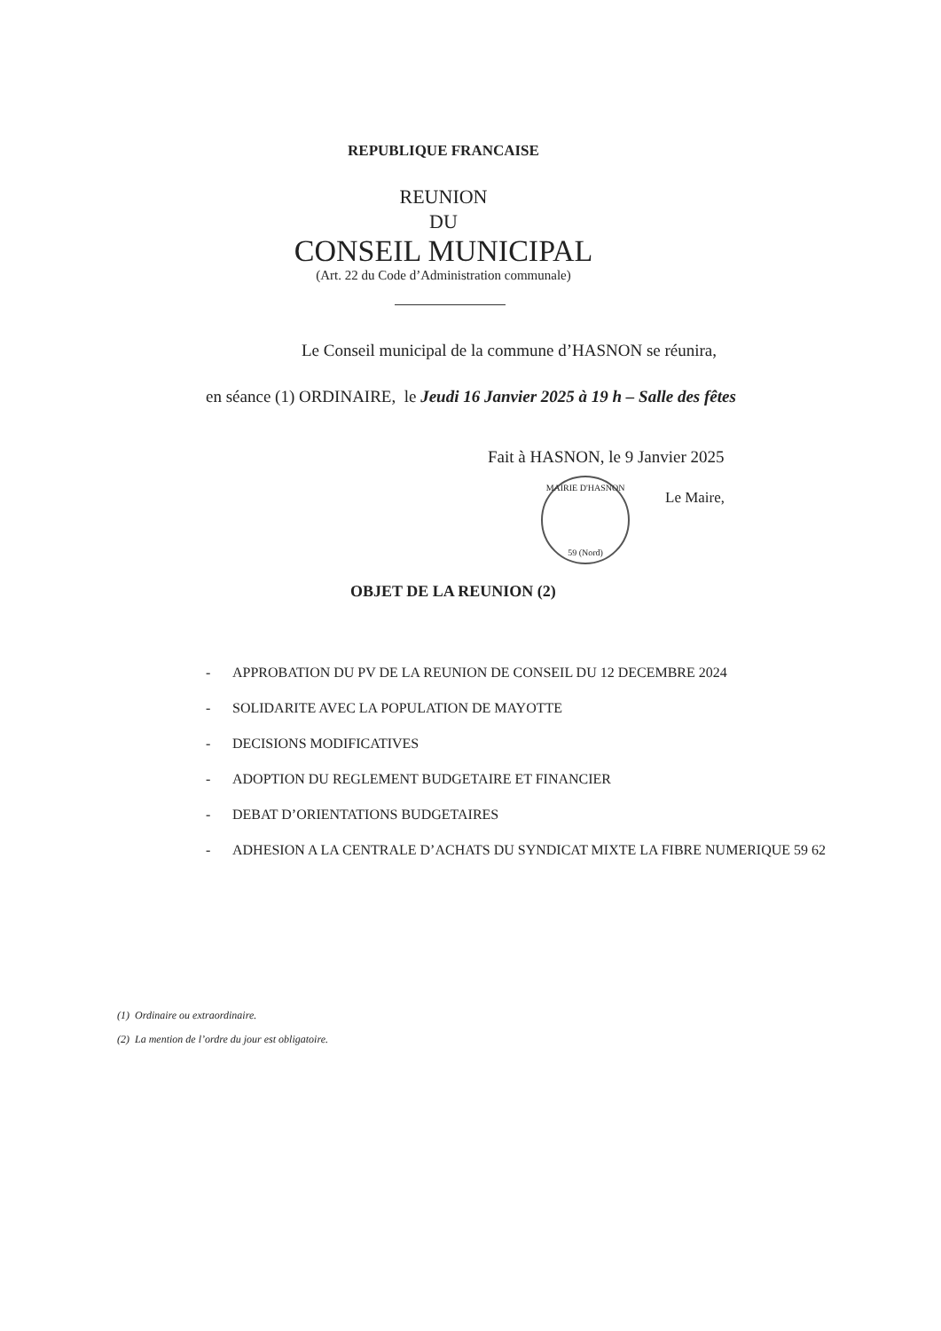REPUBLIQUE FRANCAISE
REUNION
DU
CONSEIL MUNICIPAL
(Art. 22 du Code d’Administration communale)
Le Conseil municipal de la commune d’HASNON se réunira,
en séance (1) ORDINAIRE, le Jeudi 16 Janvier 2025 à 19 h – Salle des fêtes
Fait à HASNON, le 9 Janvier 2025
MAIRIE D'HASNON
59 (Nord)
Le Maire,
OBJET DE LA REUNION (2)
- APPROBATION DU PV DE LA REUNION DE CONSEIL DU 12 DECEMBRE 2024
- SOLIDARITE AVEC LA POPULATION DE MAYOTTE
- DECISIONS MODIFICATIVES
- ADOPTION DU REGLEMENT BUDGETAIRE ET FINANCIER
- DEBAT D’ORIENTATIONS BUDGETAIRES
- ADHESION A LA CENTRALE D’ACHATS DU SYNDICAT MIXTE LA FIBRE NUMERIQUE 59 62
(1) Ordinaire ou extraordinaire.
(2) La mention de l’ordre du jour est obligatoire.